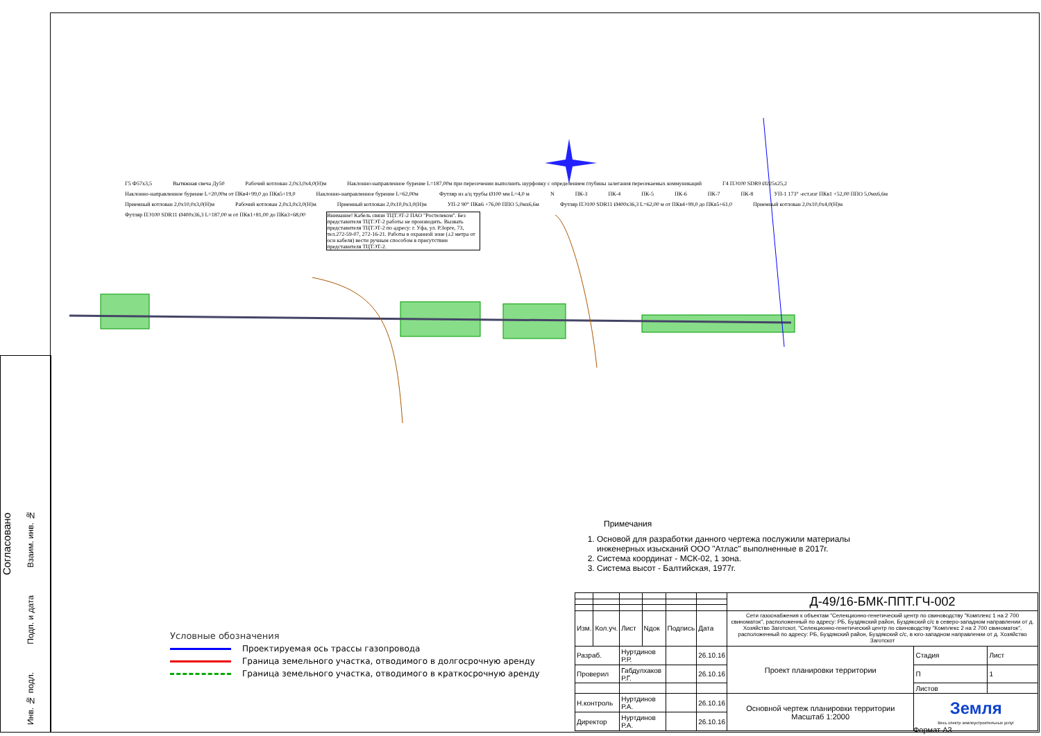Г5 Ф57х3,5 Вытяжная свеча Ду50 Рабочий котлован 2,0х3,0х4,0(Н)м Наклонно-направленное бурение L=187,00м при пересечении выполнить шурфовку с определением глубины залегания пересекаемых коммуникаций Г4 ПЭ100 SDR9 Ø225х25,2 Наклонно-направленное бурение L=20,00м от ПКв4+99,0 до ПКв5+19,0 Наклонно-направленное бурение L=62,00м Футляр из а/ц трубы Ø100 мм L=4,0 м N ПК-3 ПК-4 ПК-5 ПК-6 ПК-7 ПК-8 УП-1 173° -ест.изг ПКв1 +52,00 ППО 5,0мх6,6м Приемный котлован 2,0х10,0х3,0(Н)м Рабочий котлован 2,0х3,0х3,0(Н)м Приемный котлован 2,0х10,0х3,0(Н)м УП-2 90° ПКв6 +76,00 ППО 5,0мх6,6м Футляр ПЭ100 SDR11 Ø400х36,3 L=62,00 м от ПКв4+99,0 до ПКв5+61,0 Приемный котлован 2,0х10,0х4,0(Н)м Футляр ПЭ100 SDR11 Ø400х36,3 L=187,00 м от ПКв1+81,00 до ПКв3+68,00 Внимание! Кабель связи ТЦТЭТ-2 ПАО "Ростелеком". Без представителя ТЦТЭТ-2 работы не производить. Вызвать представителя ТЦТЭТ-2 по адресу: г. Уфа, ул. Р.Зорге, 73, тел.272-59-07, 272-16-21. Работы в охранной зоне (±2 метра от оси кабеля) вести ручным способом в присутствии представителя ТЦТЭТ-2.
Согласовано
Взаим. инв. №
Подп. и дата
Инв. № подл.
Примечания
1. Основой для разработки данного чертежа послужили материалы инженерных изысканий ООО "Атлас" выполненные в 2017г.
2. Система координат - МСК-02, 1 зона.
3. Система высот - Балтийская, 1977г.
Условные обозначения
Проектируемая ось трассы газопровода
Граница земельного участка, отводимого в долгосрочную аренду
Граница земельного участка, отводимого в краткосрочную аренду
| | | | | | | Д-49/16-БМК-ППТ.ГЧ-002 | | |
| Изм. | Кол.уч. | Лист | Nдок | Подпись | Дата | Сети газоснабжения к объектам "Селекционно-генетический центр по свиноводству "Комплекс 1 на 2 700 свиноматок", расположенный по адресу: РБ, Буздякский район, Буздякский с/с в северо-западном направлении от д. Хозяйство Заготскот, "Селекционно-генетический центр по свиноводству "Комплекс 2 на 2 700 свиноматок", расположенный по адресу: РБ, Буздякский район, Буздякский с/с, в юго-западном направлении от д. Хозяйство Заготскот | | |
| Разраб. | | Нуртдинов Р.Р. | | | 26.10.16 | Проект планировки территории | Стадия | Лист |
| Проверил | | Габдулхаков Р.Г. | | | 26.10.16 | | П | 1 |
| | | | | | | | Листов | |
| Н.контроль | | Нуртдинов Р.А. | | | 26.10.16 | Основной чертеж планировки территории Масштаб 1:2000 | Земля Весь спектр землеустроительных услуг | |
| Директор | | Нуртдинов Р.А. | | | 26.10.16 | | | |
Формат А3